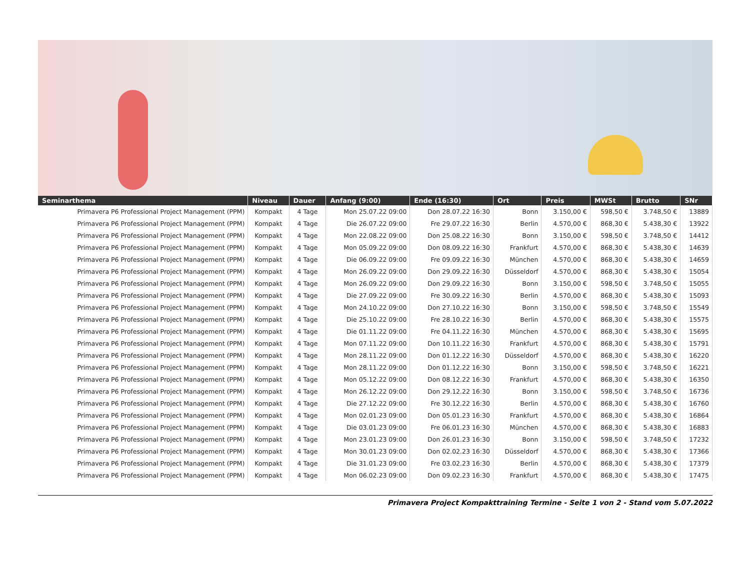| Seminarthema | Niveau | Dauer | Anfang (9:00) | Ende (16:30) | Ort | Preis | MWSt | Brutto | SNr |
| --- | --- | --- | --- | --- | --- | --- | --- | --- | --- |
| Primavera P6 Professional Project Management (PPM) | Kompakt | 4 Tage | Mon 25.07.22 09:00 | Don 28.07.22 16:30 | Bonn | 3.150,00 € | 598,50 € | 3.748,50 € | 13889 |
| Primavera P6 Professional Project Management (PPM) | Kompakt | 4 Tage | Die 26.07.22 09:00 | Fre 29.07.22 16:30 | Berlin | 4.570,00 € | 868,30 € | 5.438,30 € | 13922 |
| Primavera P6 Professional Project Management (PPM) | Kompakt | 4 Tage | Mon 22.08.22 09:00 | Don 25.08.22 16:30 | Bonn | 3.150,00 € | 598,50 € | 3.748,50 € | 14412 |
| Primavera P6 Professional Project Management (PPM) | Kompakt | 4 Tage | Mon 05.09.22 09:00 | Don 08.09.22 16:30 | Frankfurt | 4.570,00 € | 868,30 € | 5.438,30 € | 14639 |
| Primavera P6 Professional Project Management (PPM) | Kompakt | 4 Tage | Die 06.09.22 09:00 | Fre 09.09.22 16:30 | München | 4.570,00 € | 868,30 € | 5.438,30 € | 14659 |
| Primavera P6 Professional Project Management (PPM) | Kompakt | 4 Tage | Mon 26.09.22 09:00 | Don 29.09.22 16:30 | Düsseldorf | 4.570,00 € | 868,30 € | 5.438,30 € | 15054 |
| Primavera P6 Professional Project Management (PPM) | Kompakt | 4 Tage | Mon 26.09.22 09:00 | Don 29.09.22 16:30 | Bonn | 3.150,00 € | 598,50 € | 3.748,50 € | 15055 |
| Primavera P6 Professional Project Management (PPM) | Kompakt | 4 Tage | Die 27.09.22 09:00 | Fre 30.09.22 16:30 | Berlin | 4.570,00 € | 868,30 € | 5.438,30 € | 15093 |
| Primavera P6 Professional Project Management (PPM) | Kompakt | 4 Tage | Mon 24.10.22 09:00 | Don 27.10.22 16:30 | Bonn | 3.150,00 € | 598,50 € | 3.748,50 € | 15549 |
| Primavera P6 Professional Project Management (PPM) | Kompakt | 4 Tage | Die 25.10.22 09:00 | Fre 28.10.22 16:30 | Berlin | 4.570,00 € | 868,30 € | 5.438,30 € | 15575 |
| Primavera P6 Professional Project Management (PPM) | Kompakt | 4 Tage | Die 01.11.22 09:00 | Fre 04.11.22 16:30 | München | 4.570,00 € | 868,30 € | 5.438,30 € | 15695 |
| Primavera P6 Professional Project Management (PPM) | Kompakt | 4 Tage | Mon 07.11.22 09:00 | Don 10.11.22 16:30 | Frankfurt | 4.570,00 € | 868,30 € | 5.438,30 € | 15791 |
| Primavera P6 Professional Project Management (PPM) | Kompakt | 4 Tage | Mon 28.11.22 09:00 | Don 01.12.22 16:30 | Düsseldorf | 4.570,00 € | 868,30 € | 5.438,30 € | 16220 |
| Primavera P6 Professional Project Management (PPM) | Kompakt | 4 Tage | Mon 28.11.22 09:00 | Don 01.12.22 16:30 | Bonn | 3.150,00 € | 598,50 € | 3.748,50 € | 16221 |
| Primavera P6 Professional Project Management (PPM) | Kompakt | 4 Tage | Mon 05.12.22 09:00 | Don 08.12.22 16:30 | Frankfurt | 4.570,00 € | 868,30 € | 5.438,30 € | 16350 |
| Primavera P6 Professional Project Management (PPM) | Kompakt | 4 Tage | Mon 26.12.22 09:00 | Don 29.12.22 16:30 | Bonn | 3.150,00 € | 598,50 € | 3.748,50 € | 16736 |
| Primavera P6 Professional Project Management (PPM) | Kompakt | 4 Tage | Die 27.12.22 09:00 | Fre 30.12.22 16:30 | Berlin | 4.570,00 € | 868,30 € | 5.438,30 € | 16760 |
| Primavera P6 Professional Project Management (PPM) | Kompakt | 4 Tage | Mon 02.01.23 09:00 | Don 05.01.23 16:30 | Frankfurt | 4.570,00 € | 868,30 € | 5.438,30 € | 16864 |
| Primavera P6 Professional Project Management (PPM) | Kompakt | 4 Tage | Die 03.01.23 09:00 | Fre 06.01.23 16:30 | München | 4.570,00 € | 868,30 € | 5.438,30 € | 16883 |
| Primavera P6 Professional Project Management (PPM) | Kompakt | 4 Tage | Mon 23.01.23 09:00 | Don 26.01.23 16:30 | Bonn | 3.150,00 € | 598,50 € | 3.748,50 € | 17232 |
| Primavera P6 Professional Project Management (PPM) | Kompakt | 4 Tage | Mon 30.01.23 09:00 | Don 02.02.23 16:30 | Düsseldorf | 4.570,00 € | 868,30 € | 5.438,30 € | 17366 |
| Primavera P6 Professional Project Management (PPM) | Kompakt | 4 Tage | Die 31.01.23 09:00 | Fre 03.02.23 16:30 | Berlin | 4.570,00 € | 868,30 € | 5.438,30 € | 17379 |
| Primavera P6 Professional Project Management (PPM) | Kompakt | 4 Tage | Mon 06.02.23 09:00 | Don 09.02.23 16:30 | Frankfurt | 4.570,00 € | 868,30 € | 5.438,30 € | 17475 |
Primavera Project Kompakttraining Termine - Seite 1 von 2 - Stand vom 5.07.2022